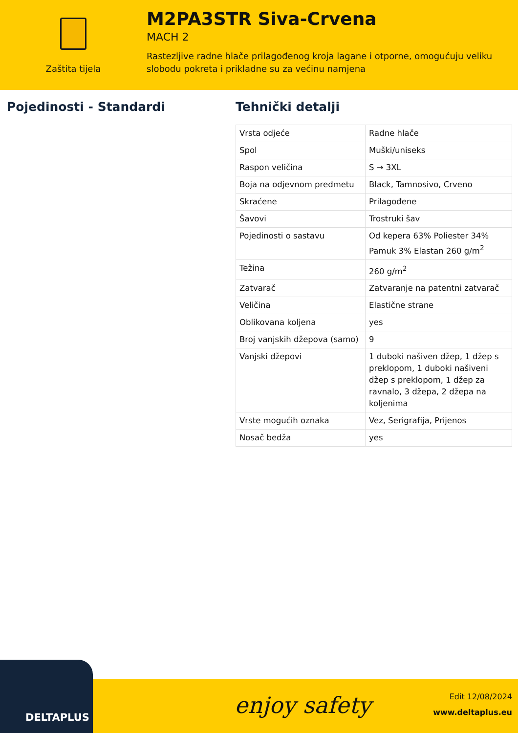Zaštita tijela
M2PA3STR Siva-Crvena
MACH 2
Rastezljive radne hlače prilagođenog kroja lagane i otporne, omogućuju veliku slobodu pokreta i prikladne su za većinu namjena
Pojedinosti - Standardi Tehnički detalji
| Vrsta odjeće | Radne hlače |
| Spol | Muški/uniseks |
| Raspon veličina | S → 3XL |
| Boja na odjevnom predmetu | Black, Tamnosivo, Crveno |
| Skraćene | Prilagođene |
| Šavovi | Trostruki šav |
| Pojedinosti o sastavu | Od kepera 63% Poliester 34% Pamuk 3% Elastan 260 g/m<sup>2</sup> |
| Težina | 260 g/m<sup>2</sup> |
| Zatvarač | Zatvaranje na patentni zatvarač |
| Veličina | Elastične strane |
| Oblikovana koljena | yes |
| Broj vanjskih džepova (samo) | 9 |
| Vanjski džepovi | 1 duboki našiven džep, 1 džep s preklopom, 1 duboki našiveni džep s preklopom, 1 džep za ravnalo, 3 džepa, 2 džepa na koljenima |
| Vrste mogućih oznaka | Vez, Serigrafija, Prijenos |
| Nosač bedža | yes |
DELTAPLUS enjoy safety
Edit 12/08/2024
www.deltaplus.eu